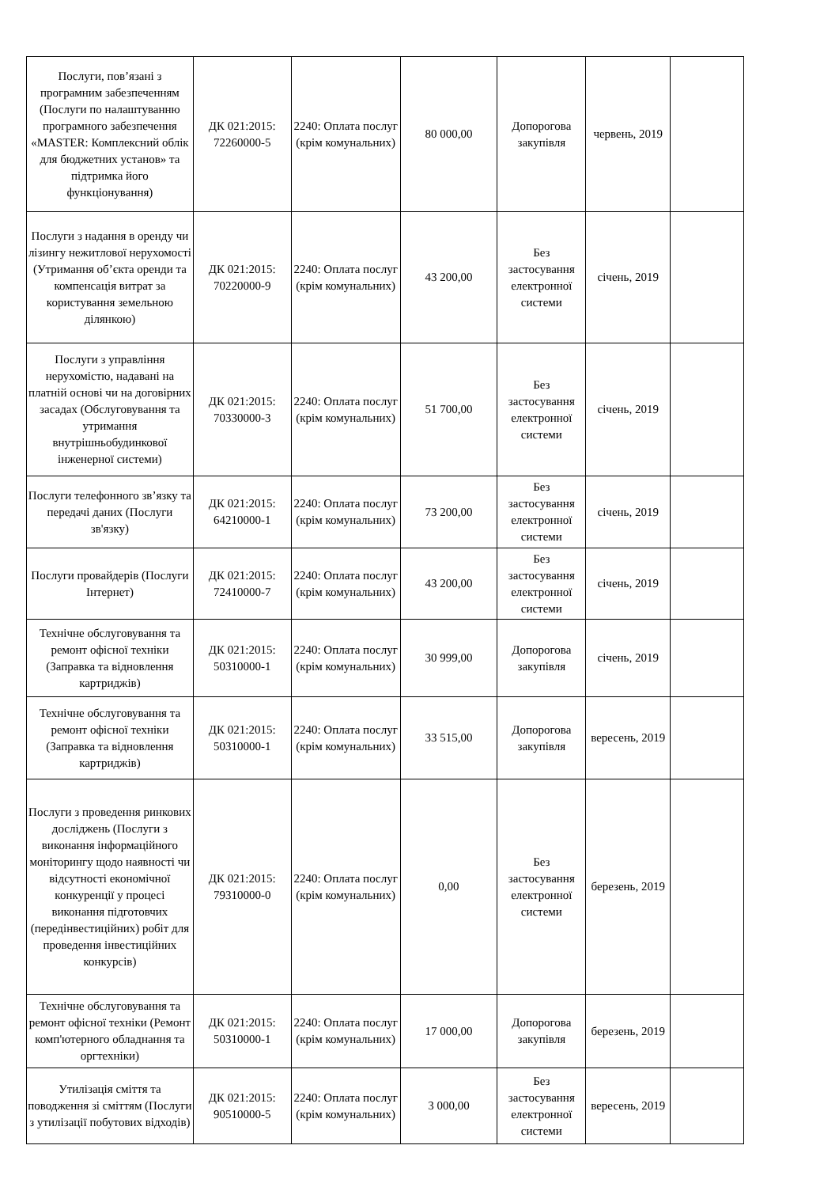| Послуги, пов’язані з програмним забезпеченням (Послуги по налаштуванню програмного забезпечення «MASTER: Комплексний облік для бюджетних установ» та підтримка його функціонування) | ДК 021:2015: 72260000-5 | 2240: Оплата послуг (крім комунальних) | 80 000,00 | Допорогова закупівля | червень, 2019 | |
| Послуги з надання в оренду чи лізингу нежитлової нерухомості (Утримання об’єкта оренди та компенсація витрат за користування земельною ділянкою) | ДК 021:2015: 70220000-9 | 2240: Оплата послуг (крім комунальних) | 43 200,00 | Без застосування електронної системи | січень, 2019 | |
| Послуги з управління нерухомістю, надавані на платній основі чи на договірних засадах (Обслуговування та утримання внутрішньобудинкової інженерної системи) | ДК 021:2015: 70330000-3 | 2240: Оплата послуг (крім комунальних) | 51 700,00 | Без застосування електронної системи | січень, 2019 | |
| Послуги телефонного зв’язку та передачі даних (Послуги зв'язку) | ДК 021:2015: 64210000-1 | 2240: Оплата послуг (крім комунальних) | 73 200,00 | Без застосування електронної системи | січень, 2019 | |
| Послуги провайдерів (Послуги Інтернет) | ДК 021:2015: 72410000-7 | 2240: Оплата послуг (крім комунальних) | 43 200,00 | Без застосування електронної системи | січень, 2019 | |
| Технічне обслуговування та ремонт офісної техніки (Заправка та відновлення картриджів) | ДК 021:2015: 50310000-1 | 2240: Оплата послуг (крім комунальних) | 30 999,00 | Допорогова закупівля | січень, 2019 | |
| Технічне обслуговування та ремонт офісної техніки (Заправка та відновлення картриджів) | ДК 021:2015: 50310000-1 | 2240: Оплата послуг (крім комунальних) | 33 515,00 | Допорогова закупівля | вересень, 2019 | |
| Послуги з проведення ринкових досліджень (Послуги з виконання інформаційного моніторингу щодо наявності чи відсутності економічної конкуренції у процесі виконання підготовчих (передінвестиційних) робіт для проведення інвестиційних конкурсів) | ДК 021:2015: 79310000-0 | 2240: Оплата послуг (крім комунальних) | 0,00 | Без застосування електронної системи | березень, 2019 | |
| Технічне обслуговування та ремонт офісної техніки (Ремонт комп'ютерного обладнання та оргтехніки) | ДК 021:2015: 50310000-1 | 2240: Оплата послуг (крім комунальних) | 17 000,00 | Допорогова закупівля | березень, 2019 | |
| Утилізація сміття та поводження зі сміттям (Послуги з утилізації побутових відходів) | ДК 021:2015: 90510000-5 | 2240: Оплата послуг (крім комунальних) | 3 000,00 | Без застосування електронної системи | вересень, 2019 | |